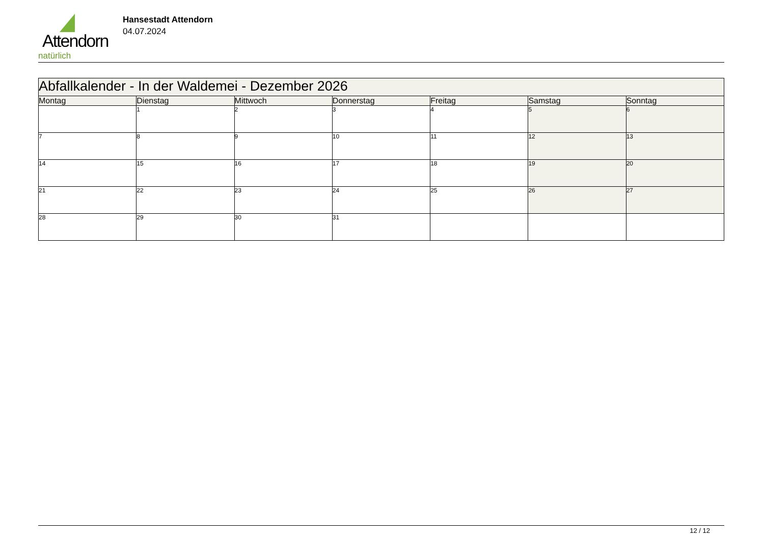Attendorn
natürlich
Hansestadt Attendorn
04.07.2024
| Abfallkalender - In der Waldemei - Dezember 2026 | | | | | | |
| --- | --- | --- | --- | --- | --- | --- |
| Montag | Dienstag | Mittwoch | Donnerstag | Freitag | Samstag | Sonntag |
| | 1 | 2 | 3 | 4 | 5 | 6 |
| 7 | 8 | 9 | 10 | 11 | 12 | 13 |
| 14 | 15 | 16 | 17 | 18 | 19 | 20 |
| 21 | 22 | 23 | 24 | 25 | 26 | 27 |
| 28 | 29 | 30 | 31 | | | |
12 / 12